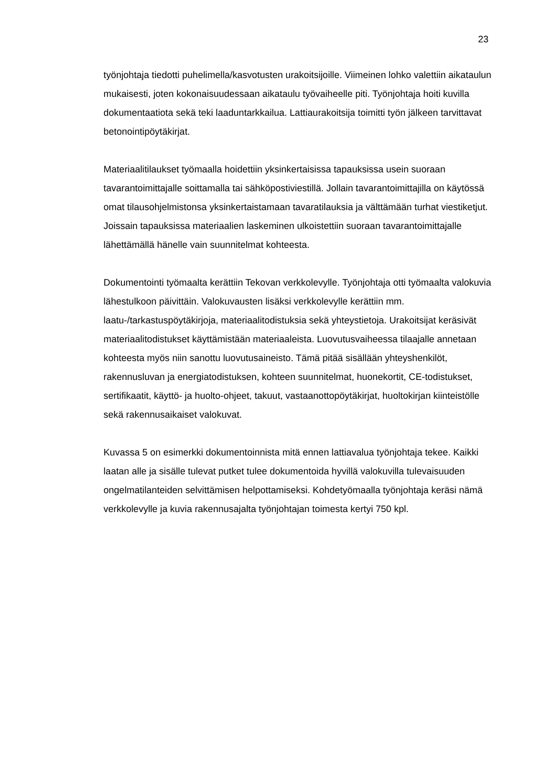23
työnjohtaja tiedotti puhelimella/kasvotusten urakoitsijoille. Viimeinen lohko valettiin aikataulun mukaisesti, joten kokonaisuudessaan aikataulu työvaiheelle piti. Työnjohtaja hoiti kuvilla dokumentaatiota sekä teki laaduntarkkailua. Lattiaurakoitsija toimitti työn jälkeen tarvittavat betonointipöytäkirjat.
Materiaalitilaukset työmaalla hoidettiin yksinkertaisissa tapauksissa usein suoraan tavarantoimittajalle soittamalla tai sähköpostiviestillä. Jollain tavarantoimittajilla on käytössä omat tilausohjelmistonsa yksinkertaistamaan tavaratilauksia ja välttämään turhat viestiketjut. Joissain tapauksissa materiaalien laskeminen ulkoistettiin suoraan tavarantoimittajalle lähettämällä hänelle vain suunnitelmat kohteesta.
Dokumentointi työmaalta kerättiin Tekovan verkkolevylle. Työnjohtaja otti työmaalta valokuvia lähestulkoon päivittäin. Valokuvausten lisäksi verkkolevylle kerättiin mm. laatu-/tarkastuspöytäkirjoja, materiaalitodistuksia sekä yhteystietoja. Urakoitsijat keräsivät materiaalitodistukset käyttämistään materiaaleista. Luovutusvaiheessa tilaajalle annetaan kohteesta myös niin sanottu luovutusaineisto. Tämä pitää sisällään yhteyshenkilöt, rakennusluvan ja energiatodistuksen, kohteen suunnitelmat, huonekortit, CE-todistukset, sertifikaatit, käyttö- ja huolto-ohjeet, takuut, vastaanottopöytäkirjat, huoltokirjan kiinteistölle sekä rakennusaikaiset valokuvat.
Kuvassa 5 on esimerkki dokumentoinnista mitä ennen lattiavalua työnjohtaja tekee. Kaikki laatan alle ja sisälle tulevat putket tulee dokumentoida hyvillä valokuvilla tulevaisuuden ongelmatilanteiden selvittämisen helpottamiseksi. Kohdetyömaalla työnjohtaja keräsi nämä verkkolevylle ja kuvia rakennusajalta työnjohtajan toimesta kertyi 750 kpl.